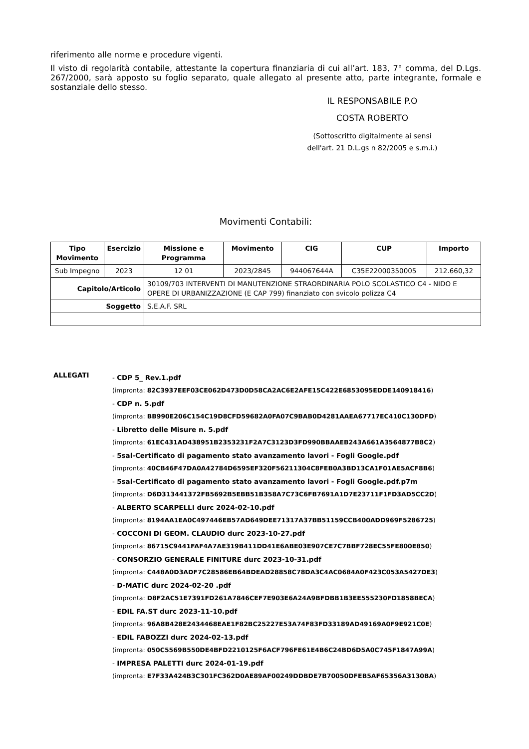riferimento alle norme e procedure vigenti.
Il visto di regolarità contabile, attestante la copertura finanziaria di cui all’art. 183, 7° comma, del D.Lgs. 267/2000, sarà apposto su foglio separato, quale allegato al presente atto, parte integrante, formale e sostanziale dello stesso.
IL RESPONSABILE P.O
COSTA ROBERTO
(Sottoscritto digitalmente ai sensi
dell'art. 21 D.L.gs n 82/2005 e s.m.i.)
Movimenti Contabili:
| Tipo Movimento | Esercizio | Missione e Programma | Movimento | CIG | CUP | Importo |
| --- | --- | --- | --- | --- | --- | --- |
| Sub Impegno | 2023 | 12 01 | 2023/2845 | 944067644A | C35E22000350005 | 212.660,32 |
| Capitolo/Articolo | | 30109/703 INTERVENTI DI MANUTENZIONE STRAORDINARIA POLO SCOLASTICO C4 - NIDO E OPERE DI URBANIZZAZIONE (E CAP 799) finanziato con svicolo polizza C4 | | | | |
| Soggetto | | S.E.A.F. SRL | | | | |
ALLEGATI
- CDP 5_ Rev.1.pdf
(impronta: 82C3937EEF03CE062D473D0D58CA2AC6E2AFE15C422E6853095EDDE140918416)
- CDP n. 5.pdf
(impronta: BB990E206C154C19D8CFD59682A0FA07C9BAB0D4281AAEA67717EC410C130DFD)
- Libretto delle Misure n. 5.pdf
(impronta: 61EC431AD438951B2353231F2A7C3123D3FD990BBAAEB243A661A3564877B8C2)
- 5sal-Certificato di pagamento stato avanzamento lavori - Fogli Google.pdf
(impronta: 40CB46F47DA0A42784D6595EF320F56211304C8FEB0A3BD13CA1F01AE5ACF8B6)
- 5sal-Certificato di pagamento stato avanzamento lavori - Fogli Google.pdf.p7m
(impronta: D6D313441372FB5692B5EBB51B358A7C73C6FB7691A1D7E23711F1FD3AD5CC2D)
- ALBERTO SCARPELLI durc 2024-02-10.pdf
(impronta: 8194AA1EA0C497446EB57AD649DEE71317A37BB51159CCB400ADD969F5286725)
- COCCONI DI GEOM. CLAUDIO durc 2023-10-27.pdf
(impronta: 86715C9441FAF4A7AE319B411DD41E6ABE03E907CE7C7BBF728EC55FE800E850)
- CONSORZIO GENERALE FINITURE durc 2023-10-31.pdf
(impronta: C448A0D3ADF7C28586EB64BDEAD28858C78DA3C4AC0684A0F423C053A5427DE3)
- D-MATIC durc 2024-02-20 .pdf
(impronta: D8F2AC51E7391FD261A7846CEF7E903E6A24A9BFDBB1B3EE555230FD1858BECA)
- EDIL FA.ST durc 2023-11-10.pdf
(impronta: 96A8B428E2434468EAE1F82BC25227E53A74F83FD33189AD49169A0F9E921C0E)
- EDIL FABOZZI durc 2024-02-13.pdf
(impronta: 050C5569B550DE4BFD2210125F6ACF796FE61E4B6C24BD6D5A0C745F1847A99A)
- IMPRESA PALETTI durc 2024-01-19.pdf
(impronta: E7F33A424B3C301FC362D0AE89AF00249DDBDE7B70050DFEB5AF65356A3130BA)